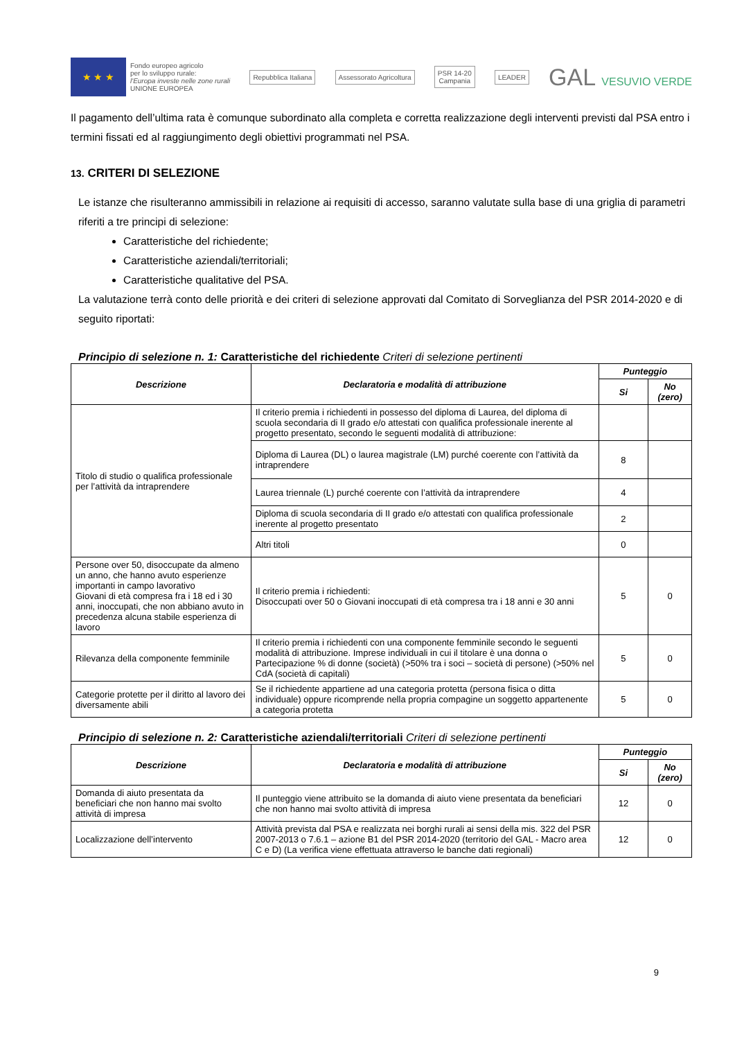★ ★ ★
Fondo europeo agricolo
per lo sviluppo rurale:
l'Europa investe nelle zone rurali
UNIONE EUROPEA
Repubblica Italiana Assessorato Agricoltura
PSR 14-20
Campania
LEADER
GAL VESUVIO VERDE
Il pagamento dell’ultima rata è comunque subordinato alla completa e corretta realizzazione degli interventi previsti dal PSA entro i termini fissati ed al raggiungimento degli obiettivi programmati nel PSA.
13. CRITERI DI SELEZIONE
Le istanze che risulteranno ammissibili in relazione ai requisiti di accesso, saranno valutate sulla base di una griglia di parametri riferiti a tre principi di selezione:
Caratteristiche del richiedente;
Caratteristiche aziendali/territoriali;
Caratteristiche qualitative del PSA.
La valutazione terrà conto delle priorità e dei criteri di selezione approvati dal Comitato di Sorveglianza del PSR 2014-2020 e di seguito riportati:
Principio di selezione n. 1: Caratteristiche del richiedente Criteri di selezione pertinenti
| Descrizione | Declaratoria e modalità di attribuzione | Punteggio | |
| --- | --- | --- | --- |
| | | Si | No (zero) |
| Titolo di studio o qualifica professionale per l’attività da intraprendere | Il criterio premia i richiedenti in possesso del diploma di Laurea, del diploma di scuola secondaria di II grado e/o attestati con qualifica professionale inerente al progetto presentato, secondo le seguenti modalità di attribuzione: | | |
| | Diploma di Laurea (DL) o laurea magistrale (LM) purché coerente con l’attività da intraprendere | 8 | |
| | Laurea triennale (L) purché coerente con l’attività da intraprendere | 4 | |
| | Diploma di scuola secondaria di II grado e/o attestati con qualifica professionale inerente al progetto presentato | 2 | |
| | Altri titoli | 0 | |
| Persone over 50, disoccupate da almeno un anno, che hanno avuto esperienze importanti in campo lavorativo Giovani di età compresa fra i 18 ed i 30 anni, inoccupati, che non abbiano avuto in precedenza alcuna stabile esperienza di lavoro | Il criterio premia i richiedenti: Disoccupati over 50 o Giovani inoccupati di età compresa tra i 18 anni e 30 anni | 5 | 0 |
| Rilevanza della componente femminile | Il criterio premia i richiedenti con una componente femminile secondo le seguenti modalità di attribuzione. Imprese individuali in cui il titolare è una donna o Partecipazione % di donne (società) (>50% tra i soci – società di persone) (>50% nel CdA (società di capitali) | 5 | 0 |
| Categorie protette per il diritto al lavoro dei diversamente abili | Se il richiedente appartiene ad una categoria protetta (persona fisica o ditta individuale) oppure ricomprende nella propria compagine un soggetto appartenente a categoria protetta | 5 | 0 |
Principio di selezione n. 2: Caratteristiche aziendali/territoriali Criteri di selezione pertinenti
| Descrizione | Declaratoria e modalità di attribuzione | Punteggio | |
| --- | --- | --- | --- |
| | | Si | No (zero) |
| Domanda di aiuto presentata da beneficiari che non hanno mai svolto attività di impresa | Il punteggio viene attribuito se la domanda di aiuto viene presentata da beneficiari che non hanno mai svolto attività di impresa | 12 | 0 |
| Localizzazione dell’intervento | Attività prevista dal PSA e realizzata nei borghi rurali ai sensi della mis. 322 del PSR 2007-2013 o 7.6.1 – azione B1 del PSR 2014-2020 (territorio del GAL - Macro area C e D) (La verifica viene effettuata attraverso le banche dati regionali) | 12 | 0 |
9